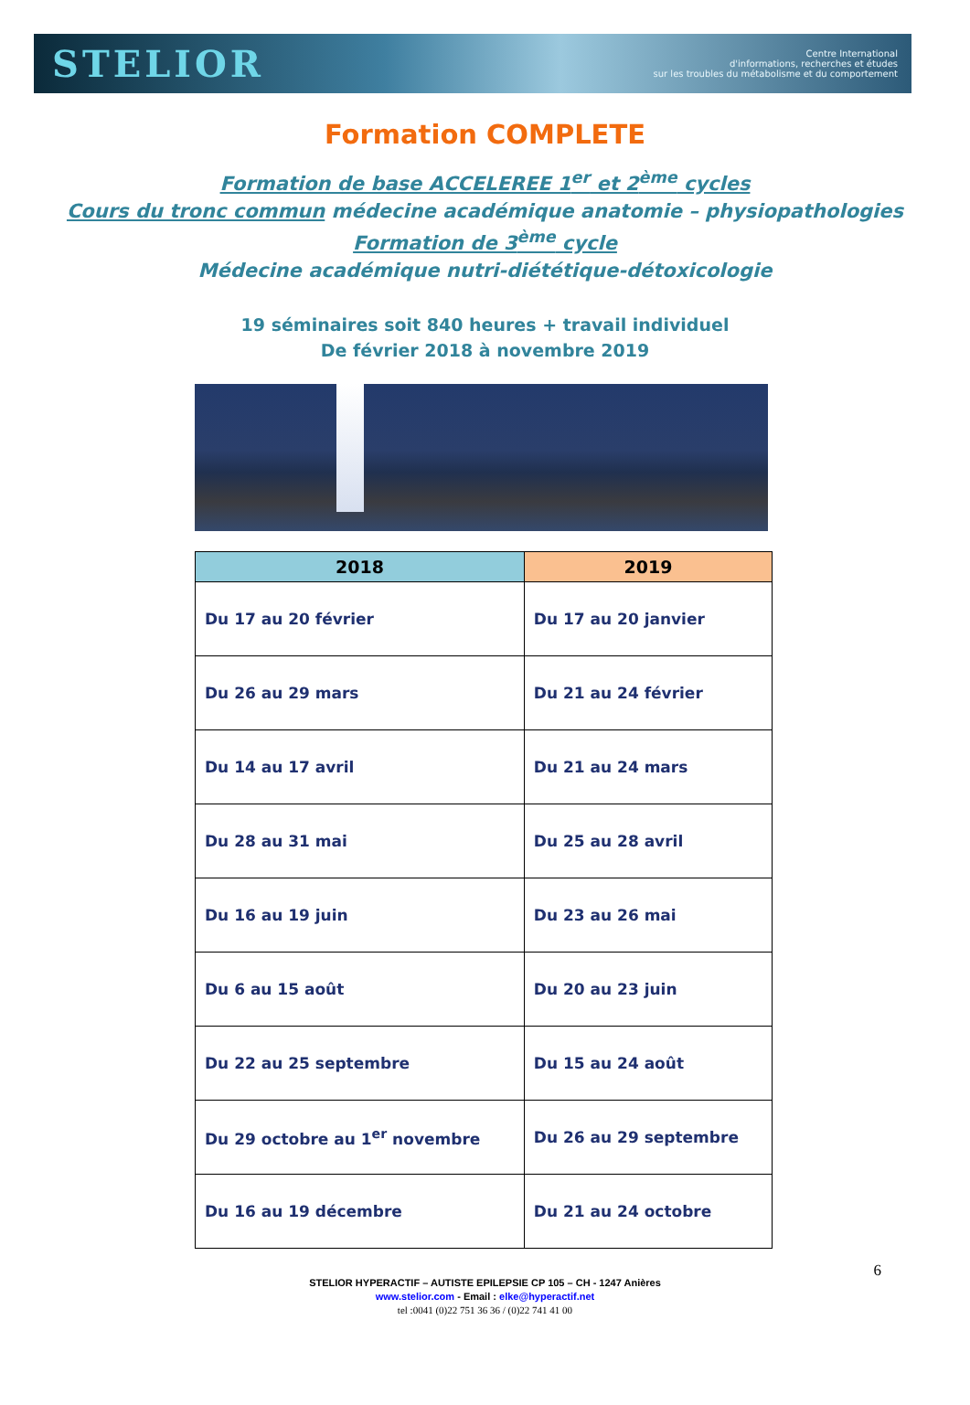STELIOR
Centre International
d'informations, recherches et études
sur les troubles du métabolisme et du comportement
Formation COMPLETE
Formation de base ACCELEREE 1<sup>er</sup> et 2<sup>ème</sup> cycles
Cours du tronc commun médecine académique anatomie – physiopathologies
Formation de 3<sup>ème</sup> cycle
Médecine académique nutri-diététique-détoxicologie
19 séminaires soit 840 heures + travail individuel
De février 2018 à novembre 2019
| 2018 | 2019 |
| --- | --- |
| Du 17 au 20 février | Du 17 au 20 janvier |
| Du 26 au 29 mars | Du 21 au 24 février |
| Du 14 au 17 avril | Du 21 au 24 mars |
| Du 28 au 31 mai | Du 25 au 28 avril |
| Du 16 au 19 juin | Du 23 au 26 mai |
| Du 6 au 15 août | Du 20 au 23 juin |
| Du 22 au 25 septembre | Du 15 au 24 août |
| Du 29 octobre au 1<sup>er</sup> novembre | Du 26 au 29 septembre |
| Du 16 au 19 décembre | Du 21 au 24 octobre |
6
STELIOR HYPERACTIF – AUTISTE EPILEPSIE CP 105 – CH - 1247 Anières
www.stelior.com - Email : elke@hyperactif.net
tel :0041 (0)22 751 36 36 / (0)22 741 41 00